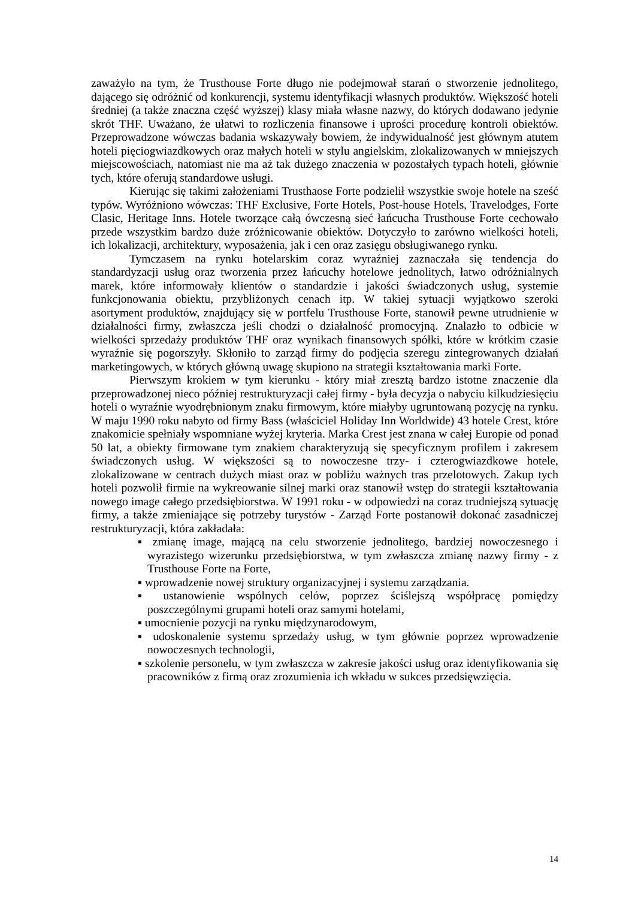zaważyło na tym, że Trusthouse Forte długo nie podejmował starań o stworzenie jednolitego, dającego się odróżnić od konkurencji, systemu identyfikacji własnych produktów. Większość hoteli średniej (a także znaczna część wyższej) klasy miała własne nazwy, do których dodawano jedynie skrót THF. Uważano, że ułatwi to rozliczenia finansowe i uprości procedurę kontroli obiektów. Przeprowadzone wówczas badania wskazywały bowiem, że indywidualność jest głównym atutem hoteli pięciogwiazdkowych oraz małych hoteli w stylu angielskim, zlokalizowanych w mniejszych miejscowościach, natomiast nie ma aż tak dużego znaczenia w pozostałych typach hoteli, głównie tych, które oferują standardowe usługi.
Kierując się takimi założeniami Trusthaose Forte podzielił wszystkie swoje hotele na sześć typów. Wyróżniono wówczas: THF Exclusive, Forte Hotels, Post-house Hotels, Travelodges, Forte Clasic, Heritage Inns. Hotele tworzące całą ówczesną sieć łańcucha Trusthouse Forte cechowało przede wszystkim bardzo duże zróżnicowanie obiektów. Dotyczyło to zarówno wielkości hoteli, ich lokalizacji, architektury, wyposażenia, jak i cen oraz zasięgu obsługiwanego rynku.
Tymczasem na rynku hotelarskim coraz wyraźniej zaznaczała się tendencja do standardyzacji usług oraz tworzenia przez łańcuchy hotelowe jednolitych, łatwo odróżnialnych marek, które informowały klientów o standardzie i jakości świadczonych usług, systemie funkcjonowania obiektu, przybliżonych cenach itp. W takiej sytuacji wyjątkowo szeroki asortyment produktów, znajdujący się w portfelu Trusthouse Forte, stanowił pewne utrudnienie w działalności firmy, zwłaszcza jeśli chodzi o działalność promocyjną. Znalazło to odbicie w wielkości sprzedaży produktów THF oraz wynikach finansowych spółki, które w krótkim czasie wyraźnie się pogorszyły. Skłoniło to zarząd firmy do podjęcia szeregu zintegrowanych działań marketingowych, w których główną uwagę skupiono na strategii kształtowania marki Forte.
Pierwszym krokiem w tym kierunku - który miał zresztą bardzo istotne znaczenie dla przeprowadzonej nieco później restrukturyzacji całej firmy - była decyzja o nabyciu kilkudziesięciu hoteli o wyraźnie wyodrębnionym znaku firmowym, które miałyby ugruntowaną pozycję na rynku. W maju 1990 roku nabyto od firmy Bass (właściciel Holiday Inn Worldwide) 43 hotele Crest, które znakomicie spełniały wspomniane wyżej kryteria. Marka Crest jest znana w całej Europie od ponad 50 lat, a obiekty firmowane tym znakiem charakteryzują się specyficznym profilem i zakresem świadczonych usług. W większości są to nowoczesne trzy- i czterogwiazdkowe hotele, zlokalizowane w centrach dużych miast oraz w pobliżu ważnych tras przelotowych. Zakup tych hoteli pozwolił firmie na wykreowanie silnej marki oraz stanowił wstęp do strategii kształtowania nowego image całego przedsiębiorstwa. W 1991 roku - w odpowiedzi na coraz trudniejszą sytuację firmy, a także zmieniające się potrzeby turystów - Zarząd Forte postanowił dokonać zasadniczej restrukturyzacji, która zakładała:
▪ zmianę image, mającą na celu stworzenie jednolitego, bardziej nowoczesnego i wyrazistego wizerunku przedsiębiorstwa, w tym zwłaszcza zmianę nazwy firmy - z Trusthouse Forte na Forte,
▪ wprowadzenie nowej struktury organizacyjnej i systemu zarządzania.
▪ ustanowienie wspólnych celów, poprzez ściślejszą współpracę pomiędzy poszczególnymi grupami hoteli oraz samymi hotelami,
▪ umocnienie pozycji na rynku międzynarodowym,
▪ udoskonalenie systemu sprzedaży usług, w tym głównie poprzez wprowadzenie nowoczesnych technologii,
▪ szkolenie personelu, w tym zwłaszcza w zakresie jakości usług oraz identyfikowania się pracowników z firmą oraz zrozumienia ich wkładu w sukces przedsięwzięcia.
14